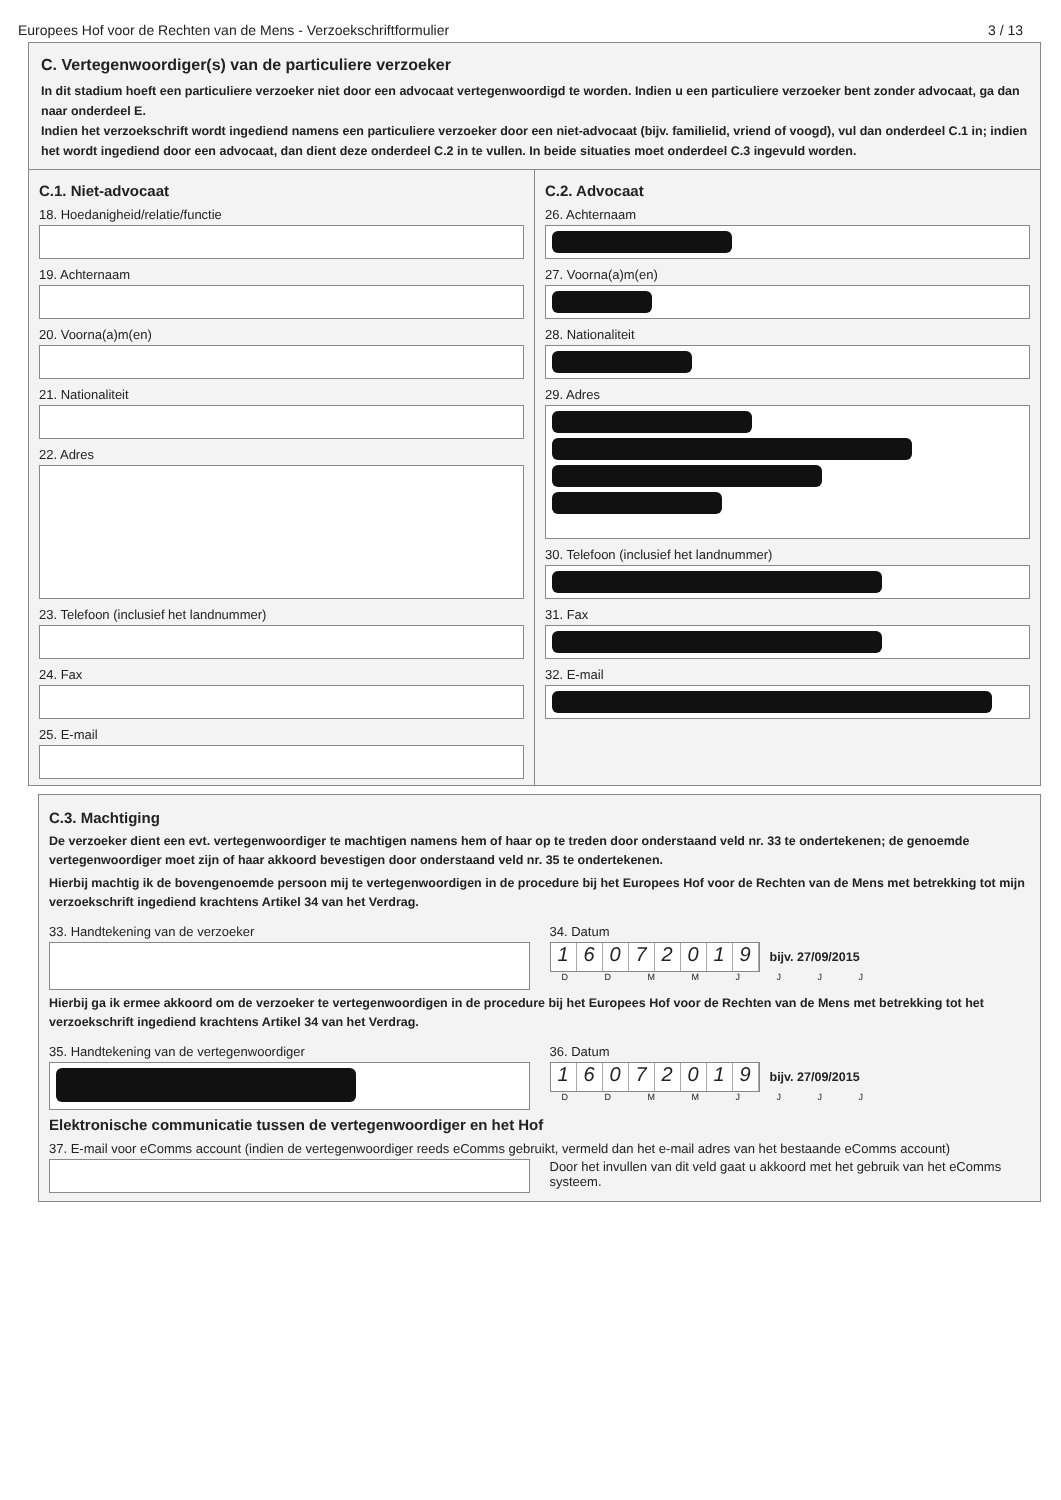Europees Hof voor de Rechten van de Mens - Verzoekschriftformulier 3 / 13
C. Vertegenwoordiger(s) van de particuliere verzoeker
In dit stadium hoeft een particuliere verzoeker niet door een advocaat vertegenwoordigd te worden. Indien u een particuliere verzoeker bent zonder advocaat, ga dan naar onderdeel E.
Indien het verzoekschrift wordt ingediend namens een particuliere verzoeker door een niet-advocaat (bijv. familielid, vriend of voogd), vul dan onderdeel C.1 in; indien het wordt ingediend door een advocaat, dan dient deze onderdeel C.2 in te vullen. In beide situaties moet onderdeel C.3 ingevuld worden.
C.1. Niet-advocaat
18. Hoedanigheid/relatie/functie
19. Achternaam
20. Voorna(a)m(en)
21. Nationaliteit
22. Adres
23. Telefoon (inclusief het landnummer)
24. Fax
25. E-mail
C.2. Advocaat
26. Achternaam
27. Voorna(a)m(en)
28. Nationaliteit
29. Adres
30. Telefoon (inclusief het landnummer)
31. Fax
32. E-mail
C.3. Machtiging
De verzoeker dient een evt. vertegenwoordiger te machtigen namens hem of haar op te treden door onderstaand veld nr. 33 te ondertekenen; de genoemde vertegenwoordiger moet zijn of haar akkoord bevestigen door onderstaand veld nr. 35 te ondertekenen.
Hierbij machtig ik de bovengenoemde persoon mij te vertegenwoordigen in de procedure bij het Europees Hof voor de Rechten van de Mens met betrekking tot mijn verzoekschrift ingediend krachtens Artikel 34 van het Verdrag.
33. Handtekening van de verzoeker
34. Datum
16072019
bijv. 27/09/2015
D D M M J J J J
Hierbij ga ik ermee akkoord om de verzoeker te vertegenwoordigen in de procedure bij het Europees Hof voor de Rechten van de Mens met betrekking tot het verzoekschrift ingediend krachtens Artikel 34 van het Verdrag.
35. Handtekening van de vertegenwoordiger
36. Datum
16072019
bijv. 27/09/2015
D D M M J J J J
Elektronische communicatie tussen de vertegenwoordiger en het Hof
37. E-mail voor eComms account (indien de vertegenwoordiger reeds eComms gebruikt, vermeld dan het e-mail adres van het bestaande eComms account)
Door het invullen van dit veld gaat u akkoord met het gebruik van het eComms systeem.